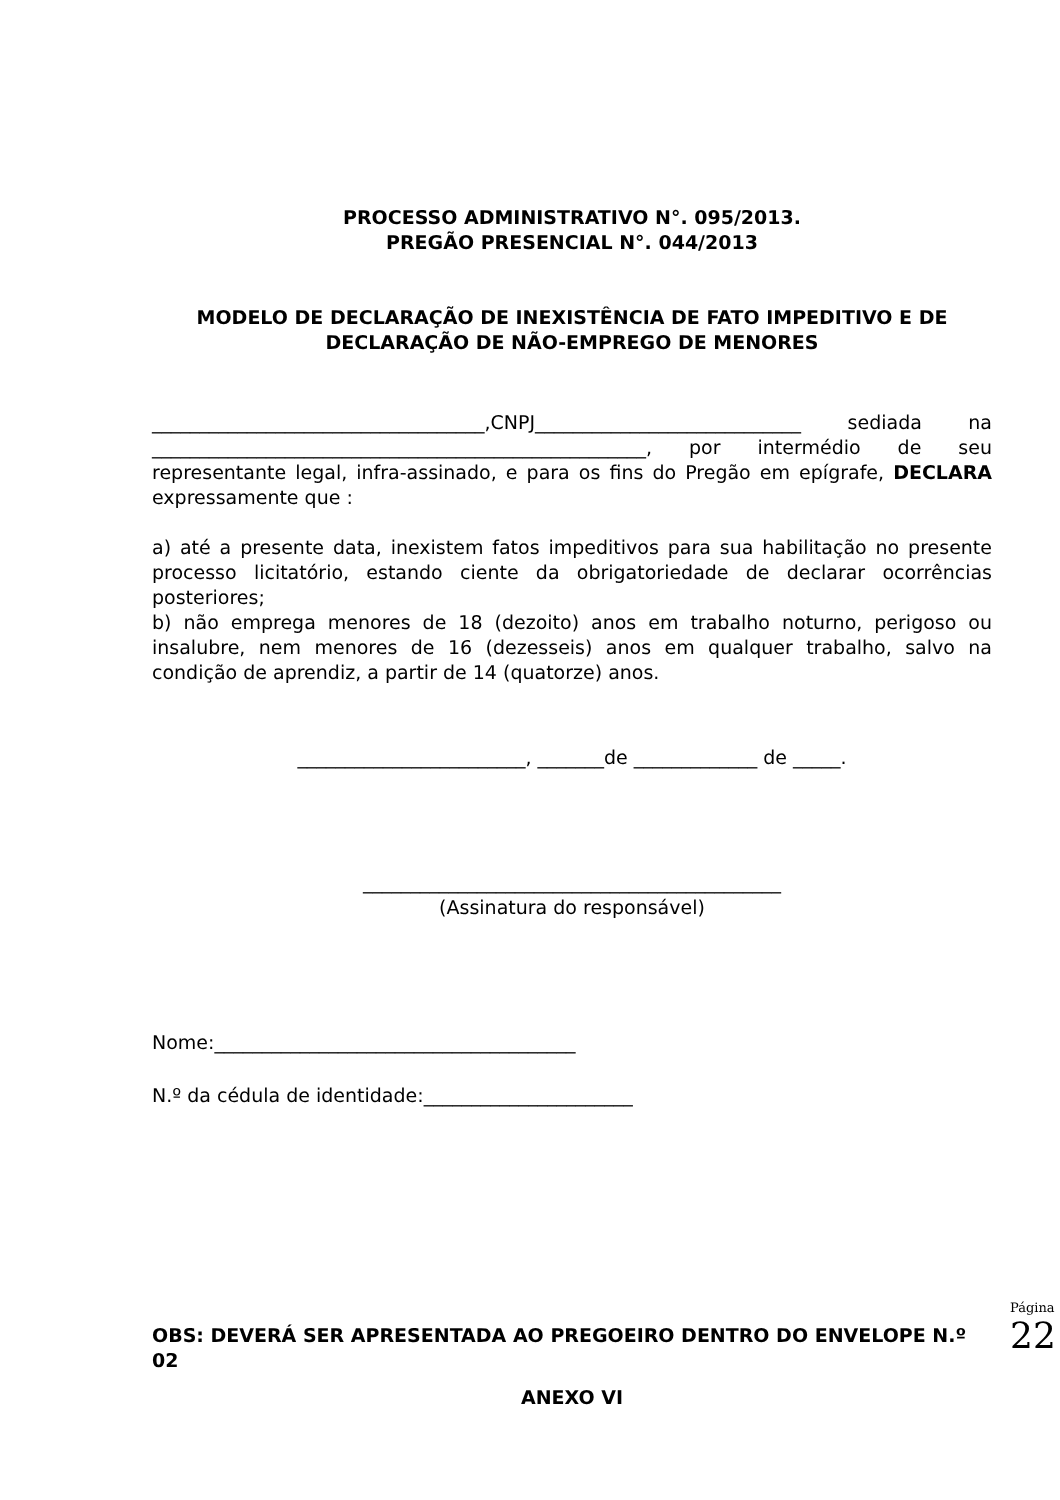PROCESSO ADMINISTRATIVO N°. 095/2013.
PREGÃO PRESENCIAL N°. 044/2013
MODELO DE DECLARAÇÃO DE INEXISTÊNCIA DE FATO IMPEDITIVO E DE DECLARAÇÃO DE NÃO-EMPREGO DE MENORES
___________________________________,CNPJ____________________________ sediada na ____________________________________________________, por intermédio de seu representante legal, infra-assinado, e para os fins do Pregão em epígrafe, DECLARA expressamente que :
a) até a presente data, inexistem fatos impeditivos para sua habilitação no presente processo licitatório, estando ciente da obrigatoriedade de declarar ocorrências posteriores;
b) não emprega menores de 18 (dezoito) anos em trabalho noturno, perigoso ou insalubre, nem menores de 16 (dezesseis) anos em qualquer trabalho, salvo na condição de aprendiz, a partir de 14 (quatorze) anos.
________________________, _______de _____________ de _____.
____________________________________________
(Assinatura do responsável)
Nome:______________________________________
N.º da cédula de identidade:______________________
OBS: DEVERÁ SER APRESENTADA AO PREGOEIRO DENTRO DO ENVELOPE N.º 02
ANEXO VI
Página
22